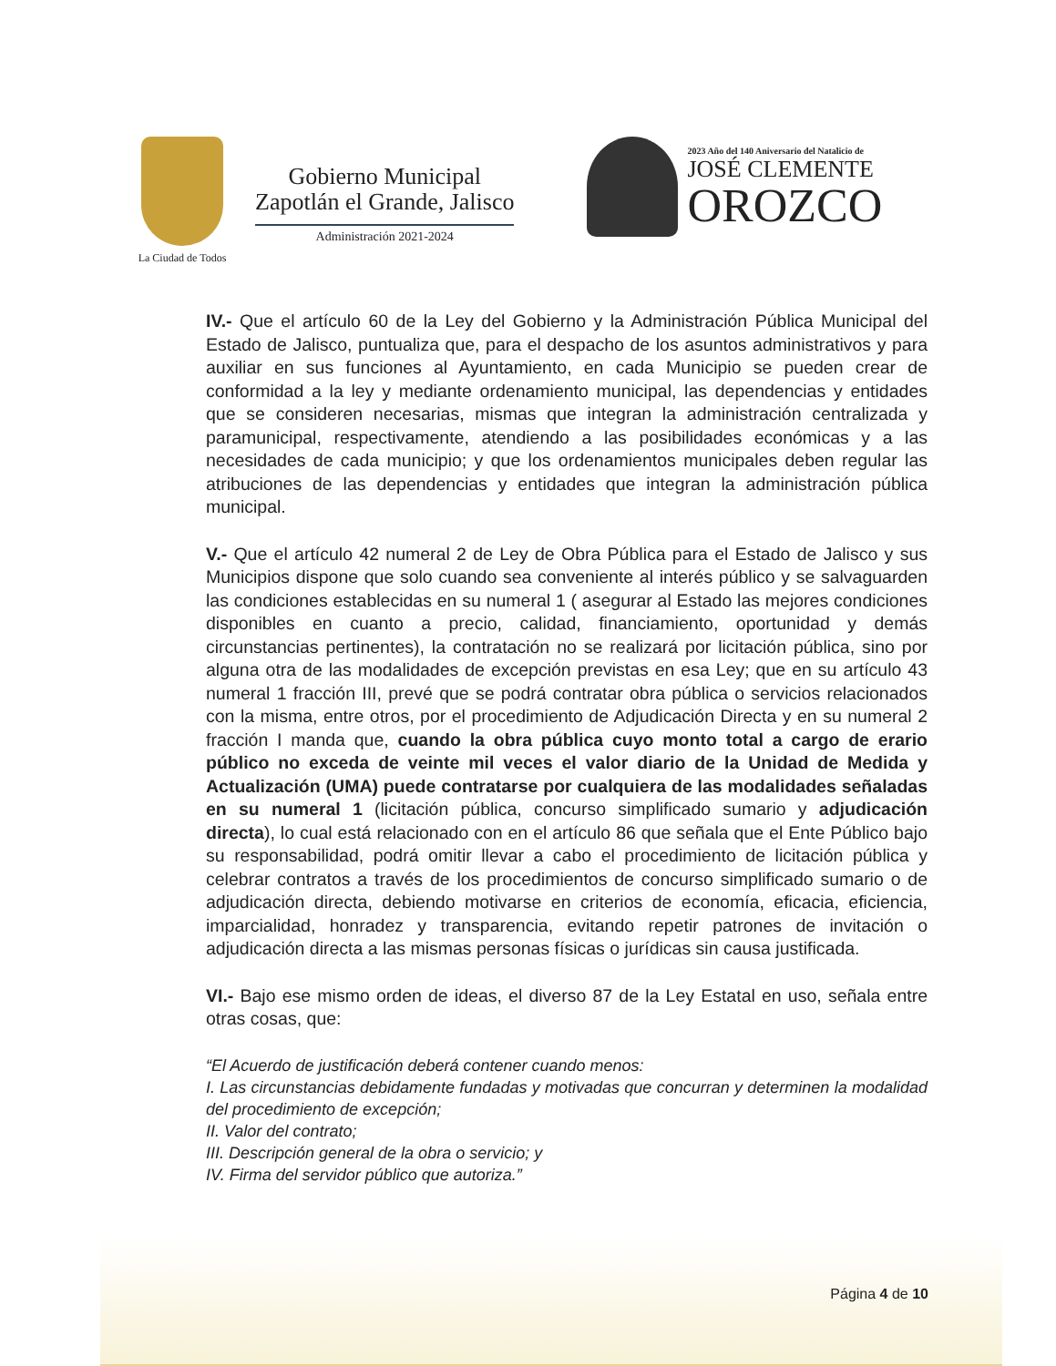La Ciudad de Todos
Gobierno Municipal
Zapotlán el Grande, Jalisco
Administración 2021-2024
2023 Año del 140 Aniversario del Natalicio de
JOSÉ CLEMENTE
OROZCO
IV.- Que el artículo 60 de la Ley del Gobierno y la Administración Pública Municipal del Estado de Jalisco, puntualiza que, para el despacho de los asuntos administrativos y para auxiliar en sus funciones al Ayuntamiento, en cada Municipio se pueden crear de conformidad a la ley y mediante ordenamiento municipal, las dependencias y entidades que se consideren necesarias, mismas que integran la administración centralizada y paramunicipal, respectivamente, atendiendo a las posibilidades económicas y a las necesidades de cada municipio; y que los ordenamientos municipales deben regular las atribuciones de las dependencias y entidades que integran la administración pública municipal.
V.- Que el artículo 42 numeral 2 de Ley de Obra Pública para el Estado de Jalisco y sus Municipios dispone que solo cuando sea conveniente al interés público y se salvaguarden las condiciones establecidas en su numeral 1 ( asegurar al Estado las mejores condiciones disponibles en cuanto a precio, calidad, financiamiento, oportunidad y demás circunstancias pertinentes), la contratación no se realizará por licitación pública, sino por alguna otra de las modalidades de excepción previstas en esa Ley; que en su artículo 43 numeral 1 fracción III, prevé que se podrá contratar obra pública o servicios relacionados con la misma, entre otros, por el procedimiento de Adjudicación Directa y en su numeral 2 fracción I manda que, cuando la obra pública cuyo monto total a cargo de erario público no exceda de veinte mil veces el valor diario de la Unidad de Medida y Actualización (UMA) puede contratarse por cualquiera de las modalidades señaladas en su numeral 1 (licitación pública, concurso simplificado sumario y adjudicación directa), lo cual está relacionado con en el artículo 86 que señala que el Ente Público bajo su responsabilidad, podrá omitir llevar a cabo el procedimiento de licitación pública y celebrar contratos a través de los procedimientos de concurso simplificado sumario o de adjudicación directa, debiendo motivarse en criterios de economía, eficacia, eficiencia, imparcialidad, honradez y transparencia, evitando repetir patrones de invitación o adjudicación directa a las mismas personas físicas o jurídicas sin causa justificada.
VI.- Bajo ese mismo orden de ideas, el diverso 87 de la Ley Estatal en uso, señala entre otras cosas, que:
“El Acuerdo de justificación deberá contener cuando menos:
I. Las circunstancias debidamente fundadas y motivadas que concurran y determinen la modalidad del procedimiento de excepción;
II. Valor del contrato;
III. Descripción general de la obra o servicio; y
IV. Firma del servidor público que autoriza.”
Página 4 de 10